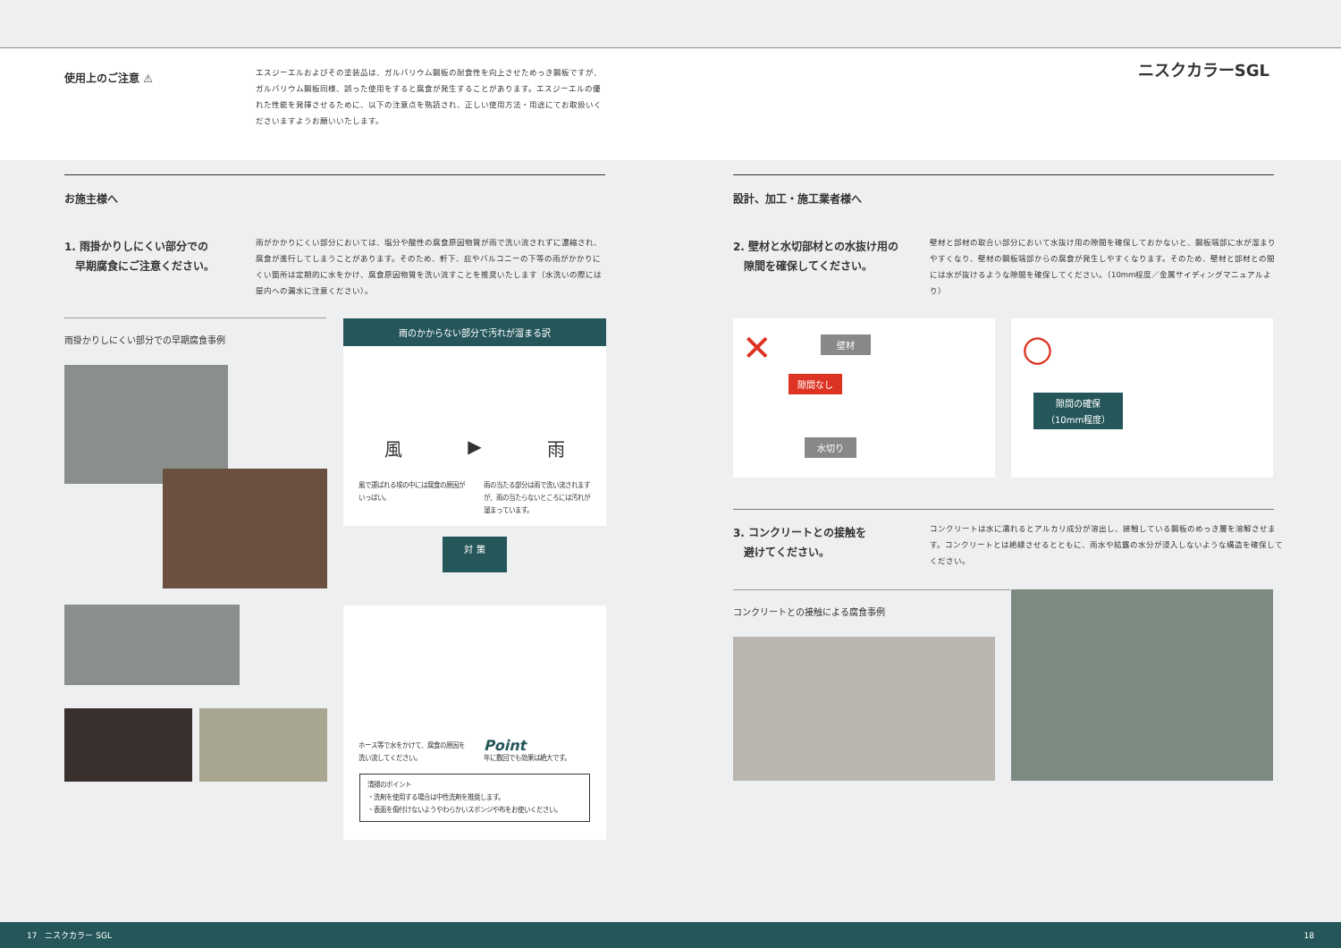使用上のご注意 ⚠
エスジーエルおよびその塗装品は、ガルバリウム鋼板の耐食性を向上させためっき鋼板ですが、ガルバリウム鋼板同様、誤った使用をすると腐食が発生することがあります。エスジーエルの優れた性能を発揮させるために、以下の注意点を熟読され、正しい使用方法・用途にてお取扱いくださいますようお願いいたします。
ニスクカラーSGL
お施主様へ 設計、加工・施工業者様へ
1. 雨掛かりしにくい部分での
　早期腐食にご注意ください。
雨がかかりにくい部分においては、塩分や酸性の腐食原因物質が雨で洗い流されずに濃縮され、腐食が進行してしまうことがあります。そのため、軒下、庇やバルコニーの下等の雨がかかりにくい箇所は定期的に水をかけ、腐食原因物質を洗い流すことを推奨いたします（水洗いの際には屋内への漏水に注意ください）。
2. 壁材と水切部材との水抜け用の
　隙間を確保してください。
壁材と部材の取合い部分において水抜け用の隙間を確保しておかないと、鋼板端部に水が溜まりやすくなり、壁材の鋼板端部からの腐食が発生しやすくなります。そのため、壁材と部材との間には水が抜けるような隙間を確保してください。（10mm程度／金属サイディングマニュアルより）
雨掛かりしにくい部分での早期腐食事例
雨のかからない部分で汚れが溜まる訳
風 ▶ 雨
風で運ばれる埃の中には腐食の原因がいっぱい。
雨の当たる部分は雨で洗い流されますが、雨の当たらないところには汚れが溜まっています。
対 策
ホース等で水をかけて、腐食の原因を洗い流してください。
Point
年に数回でも効果は絶大です。
清掃のポイント
・洗剤を使用する場合は中性洗剤を推奨します。
・表面を傷付けないようやわらかいスポンジや布をお使いください。
✕ 壁材
隙間なし
水切り
○
隙間の確保
（10mm程度）
3. コンクリートとの接触を
　避けてください。
コンクリートは水に濡れるとアルカリ成分が溶出し、接触している鋼板のめっき層を溶解させます。コンクリートとは絶縁させるとともに、雨水や結露の水分が浸入しないような構造を確保してください。
コンクリートとの接触による腐食事例
17　ニスクカラー SGL 18